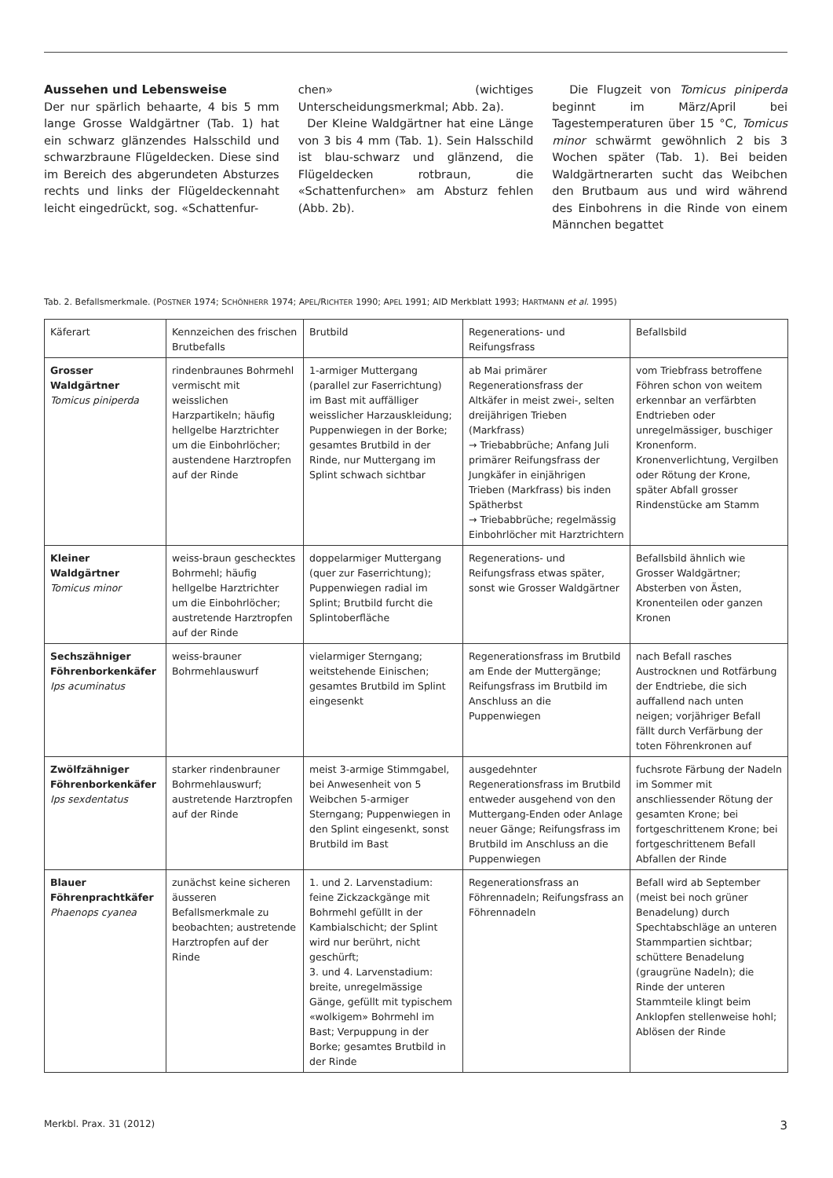Aussehen und Lebensweise
Der nur spärlich behaarte, 4 bis 5 mm lange Grosse Waldgärtner (Tab. 1) hat ein schwarz glänzendes Halsschild und schwarzbraune Flügeldecken. Diese sind im Bereich des abgerundeten Absturzes rechts und links der Flügeldeckennaht leicht eingedrückt, sog. «Schattenfur-
chen» (wichtiges Unterscheidungsmerkmal; Abb. 2a).
Der Kleine Waldgärtner hat eine Länge von 3 bis 4 mm (Tab. 1). Sein Halsschild ist blau-schwarz und glänzend, die Flügeldecken rotbraun, die «Schattenfurchen» am Absturz fehlen (Abb. 2b).
Die Flugzeit von Tomicus piniperda beginnt im März/April bei Tagestemperaturen über 15 °C, Tomicus minor schwärmt gewöhnlich 2 bis 3 Wochen später (Tab. 1). Bei beiden Waldgärtnerarten sucht das Weibchen den Brutbaum aus und wird während des Einbohrens in die Rinde von einem Männchen begattet
Tab. 2. Befallsmerkmale. (POSTNER 1974; SCHÖNHERR 1974; APEL/RICHTER 1990; APEL 1991; AID Merkblatt 1993; HARTMANN et al. 1995)
| Käferart | Kennzeichen des frischen Brutbefalls | Brutbild | Regenerations- und Reifungsfrass | Befallsbild |
| --- | --- | --- | --- | --- |
| Grosser Waldgärtner Tomicus piniperda | rindenbraunes Bohrmehl vermischt mit weisslichen Harzpartikeln; häufig hellgelbe Harztrichter um die Einbohrlöcher; austendene Harztropfen auf der Rinde | 1-armiger Muttergang (parallel zur Faserrichtung) im Bast mit auffälliger weisslicher Harzauskleidung; Puppenwiegen in der Borke; gesamtes Brutbild in der Rinde, nur Muttergang im Splint schwach sichtbar | ab Mai primärer Regenerationsfrass der Altkäfer in meist zwei-, selten dreijährigen Trieben (Markfrass) → Triebabbrüche; Anfang Juli primärer Reifungsfrass der Jungkäfer in einjährigen Trieben (Markfrass) bis inden Spätherbst → Triebabbrüche; regelmässig Einbohrlöcher mit Harztrichtern | vom Triebfrass betroffene Föhren schon von weitem erkennbar an verfärbten Endtrieben oder unregelmässiger, buschiger Kronenform. Kronenverlichtung, Vergilben oder Rötung der Krone, später Abfall grosser Rindenstücke am Stamm |
| Kleiner Waldgärtner Tomicus minor | weiss-braun geschecktes Bohrmehl; häufig hellgelbe Harztrichter um die Einbohrlöcher; austretende Harztropfen auf der Rinde | doppelarmiger Muttergang (quer zur Faserrichtung); Puppenwiegen radial im Splint; Brutbild furcht die Splintoberfläche | Regenerations- und Reifungsfrass etwas später, sonst wie Grosser Waldgärtner | Befallsbild ähnlich wie Grosser Waldgärtner; Absterben von Ästen, Kronenteilen oder ganzen Kronen |
| Sechszähniger Föhrenborkenkäfer Ips acuminatus | weiss-brauner Bohrmehlauswurf | vielarmiger Sterngang; weitstehende Einischen; gesamtes Brutbild im Splint eingesenkt | Regenerationsfrass im Brutbild am Ende der Muttergänge; Reifungsfrass im Brutbild im Anschluss an die Puppenwiegen | nach Befall rasches Austrocknen und Rotfärbung der Endtriebe, die sich auffallend nach unten neigen; vorjähriger Befall fällt durch Verfärbung der toten Föhrenkronen auf |
| Zwölfzähniger Föhrenborkenkäfer Ips sexdentatus | starker rindenbrauner Bohrmehlauswurf; austretende Harztropfen auf der Rinde | meist 3-armige Stimmgabel, bei Anwesenheit von 5 Weibchen 5-armiger Sterngang; Puppenwiegen in den Splint eingesenkt, sonst Brutbild im Bast | ausgedehnter Regenerationsfrass im Brutbild entweder ausgehend von den Muttergang-Enden oder Anlage neuer Gänge; Reifungsfrass im Brutbild im Anschluss an die Puppenwiegen | fuchsrote Färbung der Nadeln im Sommer mit anschliessender Rötung der gesamten Krone; bei fortgeschrittenem Krone; bei fortgeschrittenem Befall Abfallen der Rinde |
| Blauer Föhrenprachtkäfer Phaenops cyanea | zunächst keine sicheren äusseren Befallsmerkmale zu beobachten; austretende Harztropfen auf der Rinde | 1. und 2. Larvenstadium: feine Zickzackgänge mit Bohrmehl gefüllt in der Kambialschicht; der Splint wird nur berührt, nicht geschürft; 3. und 4. Larvenstadium: breite, unregelmässige Gänge, gefüllt mit typischem «wolkigem» Bohrmehl im Bast; Verpuppung in der Borke; gesamtes Brutbild in der Rinde | Regenerationsfrass an Föhrennadeln; Reifungsfrass an Föhrennadeln | Befall wird ab September (meist bei noch grüner Benadelung) durch Spechtabschläge an unteren Stammpartien sichtbar; schüttere Benadelung (graugrüne Nadeln); die Rinde der unteren Stammteile klingt beim Anklopfen stellenweise hohl; Ablösen der Rinde |
Merkbl. Prax. 31 (2012) 3